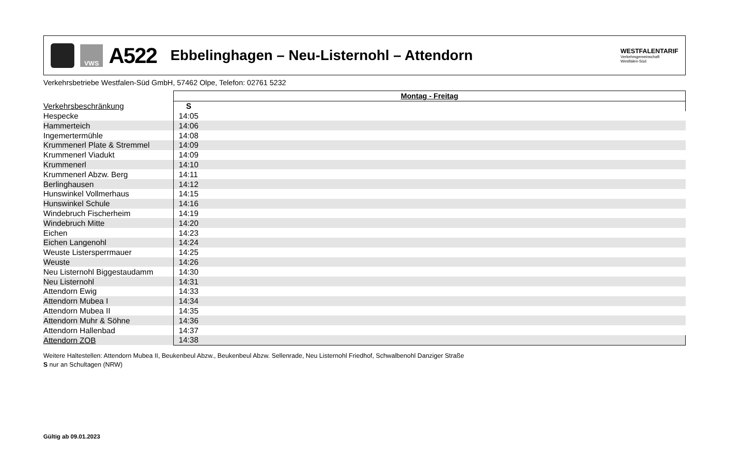VWS
A522
Ebbelinghagen – Neu-Listernohl – Attendorn
WESTFALENTARIF
Verkehrsgemeinschaft
Westfalen-Süd
Verkehrsbetriebe Westfalen-Süd GmbH, 57462 Olpe, Telefon: 02761 5232
| | Montag - Freitag |
| --- | --- |
| Verkehrsbeschränkung | S |
| Hespecke | 14:05 |
| Hammerteich | 14:06 |
| Ingemertermühle | 14:08 |
| Krummenerl Plate & Stremmel | 14:09 |
| Krummenerl Viadukt | 14:09 |
| Krummenerl | 14:10 |
| Krummenerl Abzw. Berg | 14:11 |
| Berlinghausen | 14:12 |
| Hunswinkel Vollmerhaus | 14:15 |
| Hunswinkel Schule | 14:16 |
| Windebruch Fischerheim | 14:19 |
| Windebruch Mitte | 14:20 |
| Eichen | 14:23 |
| Eichen Langenohl | 14:24 |
| Weuste Listersperrmauer | 14:25 |
| Weuste | 14:26 |
| Neu Listernohl Biggestaudamm | 14:30 |
| Neu Listernohl | 14:31 |
| Attendorn Ewig | 14:33 |
| Attendorn Mubea I | 14:34 |
| Attendorn Mubea II | 14:35 |
| Attendorn Muhr & Söhne | 14:36 |
| Attendorn Hallenbad | 14:37 |
| Attendorn ZOB | 14:38 |
Weitere Haltestellen: Attendorn Mubea II, Beukenbeul Abzw., Beukenbeul Abzw. Sellenrade, Neu Listernohl Friedhof, Schwalbenohl Danziger Straße
S nur an Schultagen (NRW)
Gültig ab 09.01.2023